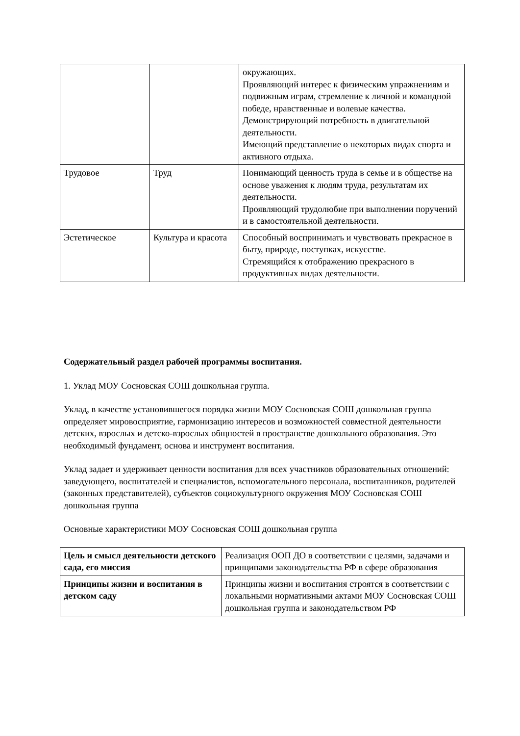| | | окружающих. Проявляющий интерес к физическим упражнениям и подвижным играм, стремление к личной и командной победе, нравственные и волевые качества. Демонстрирующий потребность в двигательной деятельности. Имеющий представление о некоторых видах спорта и активного отдыха. |
| Трудовое | Труд | Понимающий ценность труда в семье и в обществе на основе уважения к людям труда, результатам их деятельности. Проявляющий трудолюбие при выполнении поручений и в самостоятельной деятельности. |
| Эстетическое | Культура и красота | Способный воспринимать и чувствовать прекрасное в быту, природе, поступках, искусстве. Стремящийся к отображению прекрасного в продуктивных видах деятельности. |
Содержательный раздел рабочей программы воспитания.
1. Уклад МОУ Сосновская СОШ дошкольная группа.
Уклад, в качестве установившегося порядка жизни МОУ Сосновская СОШ дошкольная группа определяет мировосприятие, гармонизацию интересов и возможностей совместной деятельности детских, взрослых и детско-взрослых общностей в пространстве дошкольного образования. Это необходимый фундамент, основа и инструмент воспитания.
Уклад задает и удерживает ценности воспитания для всех участников образовательных отношений: заведующего, воспитателей и специалистов, вспомогательного персонала, воспитанников, родителей (законных представителей), субъектов социокультурного окружения МОУ Сосновская СОШ дошкольная группа
Основные характеристики МОУ Сосновская СОШ дошкольная группа
| Цель и смысл деятельности детского сада, его миссия | Реализация ООП ДО в соответствии с целями, задачами и принципами законодательства РФ в сфере образования |
| Принципы жизни и воспитания в детском саду | Принципы жизни и воспитания строятся в соответствии с локальными нормативными актами МОУ Сосновская СОШ дошкольная группа и законодательством РФ |